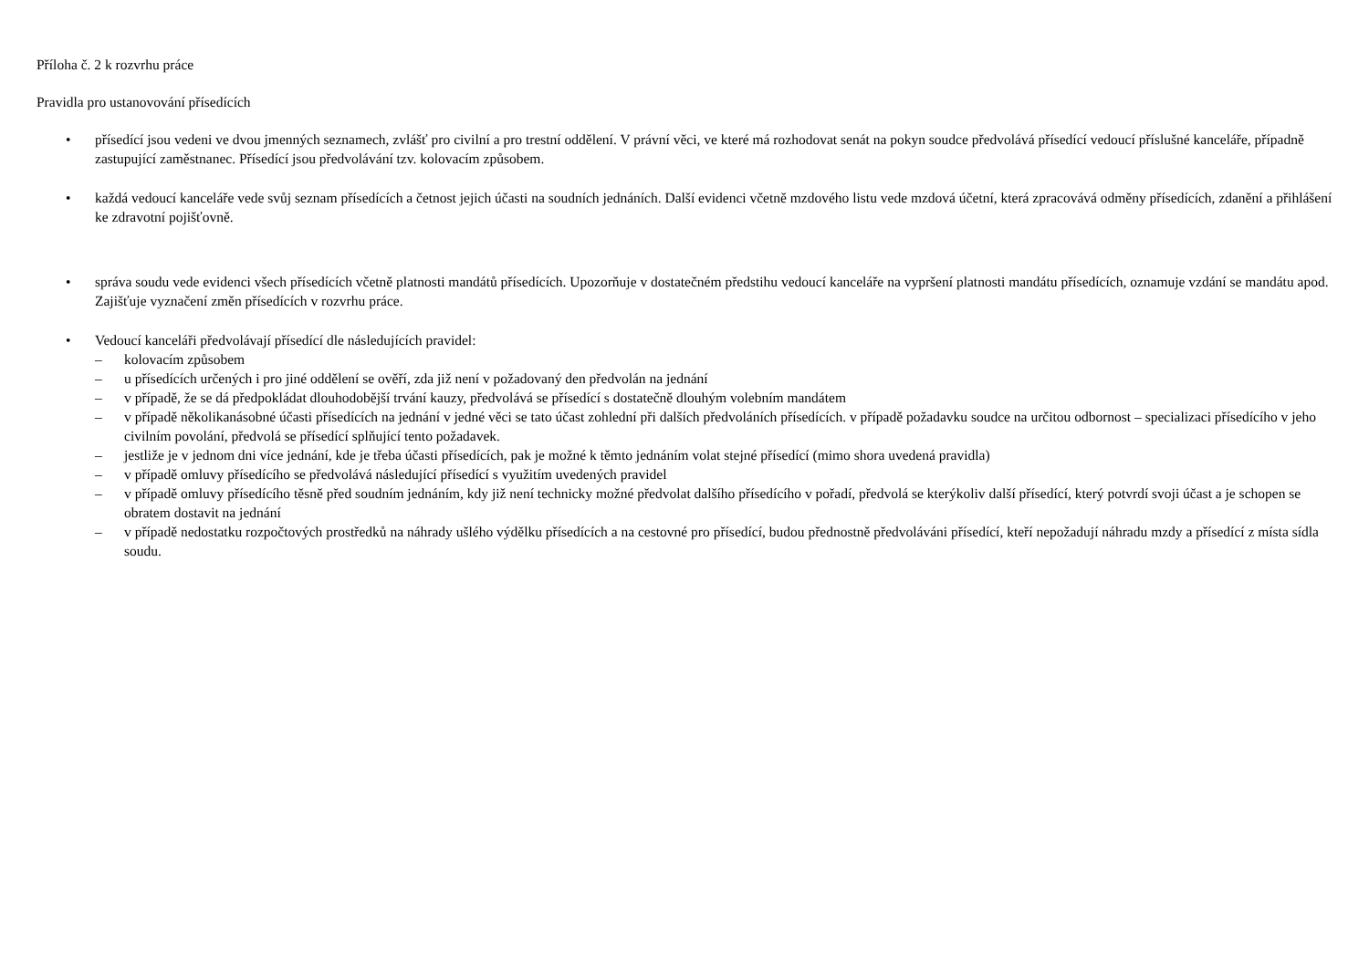Příloha č. 2 k rozvrhu práce
Pravidla pro ustanovování přísedících
• přísedící jsou vedeni ve dvou jmenných seznamech, zvlášť pro civilní a pro trestní oddělení. V právní věci, ve které má rozhodovat senát na pokyn soudce předvolává přísedící vedoucí příslušné kanceláře, případně zastupující zaměstnanec. Přísedící jsou předvolávání tzv. kolovacím způsobem.
• každá vedoucí kanceláře vede svůj seznam přísedících a četnost jejich účasti na soudních jednáních. Další evidenci včetně mzdového listu vede mzdová účetní, která zpracovává odměny přísedících, zdanění a přihlášení ke zdravotní pojišťovně.
• správa soudu vede evidenci všech přísedících včetně platnosti mandátů přísedících. Upozorňuje v dostatečném předstihu vedoucí kanceláře na vypršení platnosti mandátu přísedících, oznamuje vzdání se mandátu apod. Zajišťuje vyznačení změn přísedících v rozvrhu práce.
• Vedoucí kanceláři předvolávají přísedící dle následujících pravidel:
– kolovacím způsobem
– u přísedících určených i pro jiné oddělení se ověří, zda již není v požadovaný den předvolán na jednání
– v případě, že se dá předpokládat dlouhodobější trvání kauzy, předvolává se přísedící s dostatečně dlouhým volebním mandátem
– v případě několikanásobné účasti přísedících na jednání v jedné věci se tato účast zohlední při dalších předvoláních přísedících. v případě požadavku soudce na určitou odbornost – specializaci přísedícího v jeho civilním povolání, předvolá se přísedící splňující tento požadavek.
– jestliže je v jednom dni více jednání, kde je třeba účasti přísedících, pak je možné k těmto jednáním volat stejné přísedící (mimo shora uvedená pravidla)
– v případě omluvy přísedícího se předvolává následující přísedící s využitím uvedených pravidel
– v případě omluvy přísedícího těsně před soudním jednáním, kdy již není technicky možné předvolat dalšího přísedícího v pořadí, předvolá se kterýkoliv další přísedící, který potvrdí svoji účast a je schopen se obratem dostavit na jednání
– v případě nedostatku rozpočtových prostředků na náhrady ušlého výdělku přísedících a na cestovné pro přísedící, budou přednostně předvoláváni přísedící, kteří nepožadují náhradu mzdy a přísedící z místa sídla soudu.